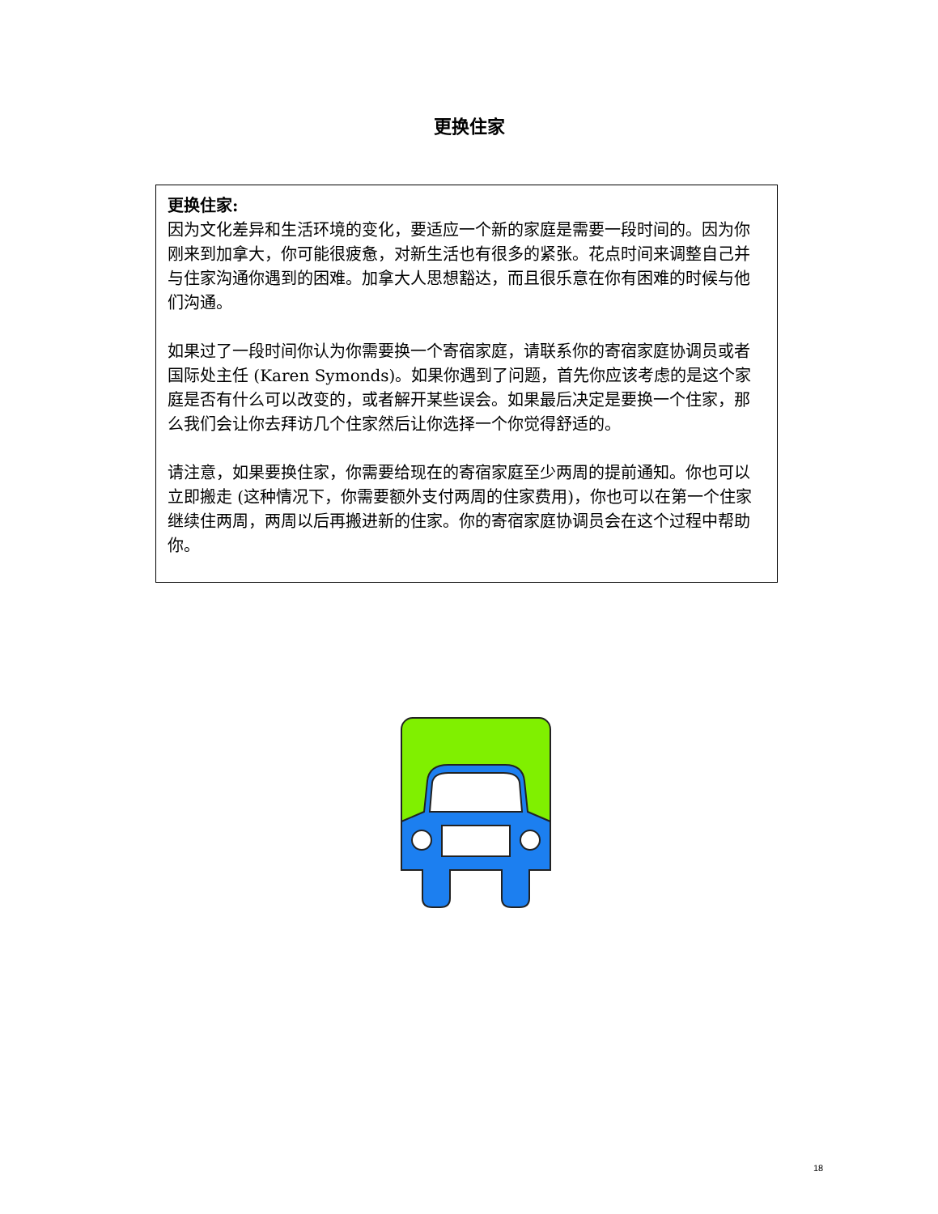更换住家
更换住家:
因为文化差异和生活环境的变化，要适应一个新的家庭是需要一段时间的。因为你刚来到加拿大，你可能很疲惫，对新生活也有很多的紧张。花点时间来调整自己并与住家沟通你遇到的困难。加拿大人思想豁达，而且很乐意在你有困难的时候与他们沟通。
如果过了一段时间你认为你需要换一个寄宿家庭，请联系你的寄宿家庭协调员或者国际处主任 (Karen Symonds)。如果你遇到了问题，首先你应该考虑的是这个家庭是否有什么可以改变的，或者解开某些误会。如果最后决定是要换一个住家，那么我们会让你去拜访几个住家然后让你选择一个你觉得舒适的。
请注意，如果要换住家，你需要给现在的寄宿家庭至少两周的提前通知。你也可以立即搬走 (这种情况下，你需要额外支付两周的住家费用)，你也可以在第一个住家继续住两周，两周以后再搬进新的住家。你的寄宿家庭协调员会在这个过程中帮助你。
18